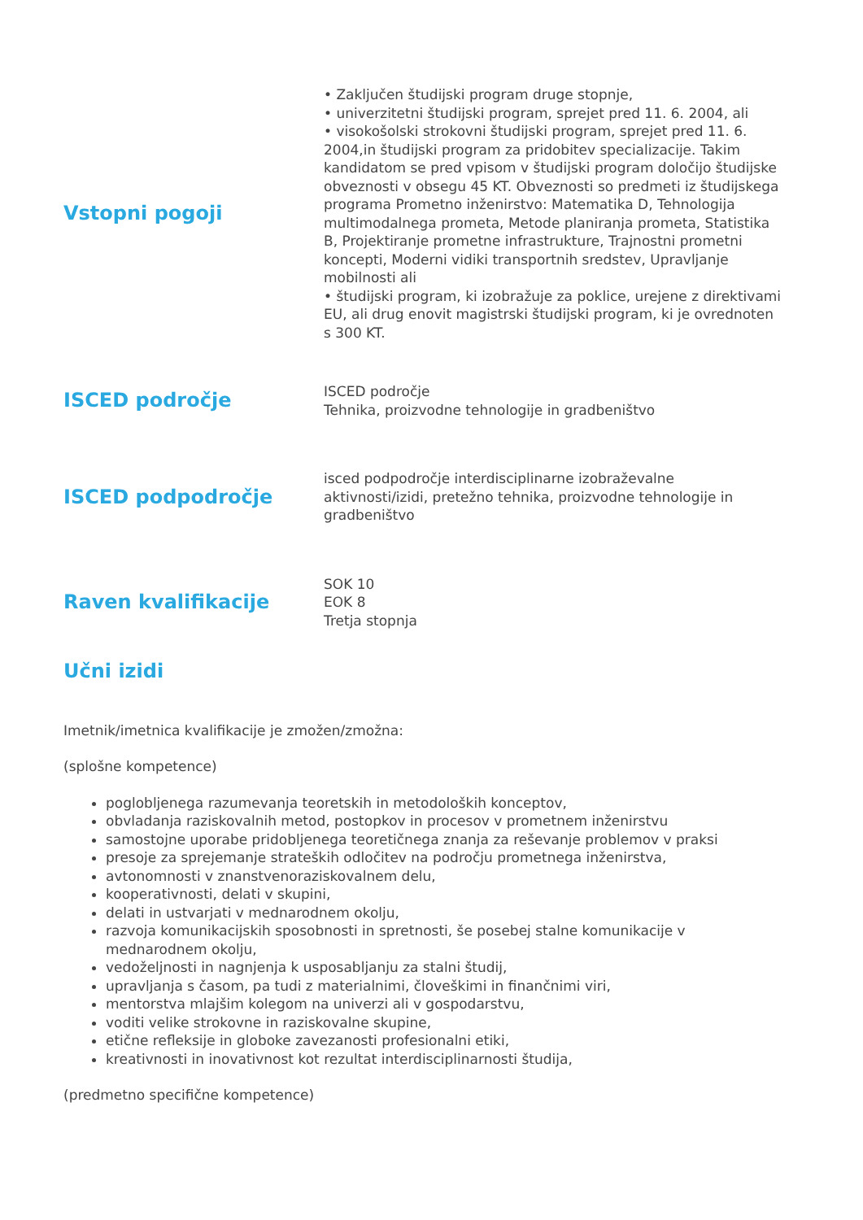Vstopni pogoji
• Zaključen študijski program druge stopnje,
• univerzitetni študijski program, sprejet pred 11. 6. 2004, ali
• visokošolski strokovni študijski program, sprejet pred 11. 6. 2004,in študijski program za pridobitev specializacije. Takim kandidatom se pred vpisom v študijski program določijo študijske obveznosti v obsegu 45 KT. Obveznosti so predmeti iz študijskega programa Prometno inženirstvo: Matematika D, Tehnologija multimodalnega prometa, Metode planiranja prometa, Statistika B, Projektiranje prometne infrastrukture, Trajnostni prometni koncepti, Moderni vidiki transportnih sredstev, Upravljanje mobilnosti ali
• študijski program, ki izobražuje za poklice, urejene z direktivami EU, ali drug enovit magistrski študijski program, ki je ovrednoten s 300 KT.
ISCED področje
ISCED področje
Tehnika, proizvodne tehnologije in gradbeništvo
ISCED podpodročje
isced podpodročje interdisciplinarne izobraževalne aktivnosti/izidi, pretežno tehnika, proizvodne tehnologije in gradbeništvo
Raven kvalifikacije
SOK 10
EOK 8
Tretja stopnja
Učni izidi
Imetnik/imetnica kvalifikacije je zmožen/zmožna:
(splošne kompetence)
poglobljenega razumevanja teoretskih in metodoloških konceptov,
obvladanja raziskovalnih metod, postopkov in procesov v prometnem inženirstvu
samostojne uporabe pridobljenega teoretičnega znanja za reševanje problemov v praksi
presoje za sprejemanje strateških odločitev na področju prometnega inženirstva,
avtonomnosti v znanstvenoraziskovalnem delu,
kooperativnosti, delati v skupini,
delati in ustvarjati v mednarodnem okolju,
razvoja komunikacijskih sposobnosti in spretnosti, še posebej stalne komunikacije v mednarodnem okolju,
vedoželjnosti in nagnjenja k usposabljanju za stalni študij,
upravljanja s časom, pa tudi z materialnimi, človeškimi in finančnimi viri,
mentorstva mlajšim kolegom na univerzi ali v gospodarstvu,
voditi velike strokovne in raziskovalne skupine,
etične refleksije in globoke zavezanosti profesionalni etiki,
kreativnosti in inovativnost kot rezultat interdisciplinarnosti študija,
(predmetno specifične kompetence)